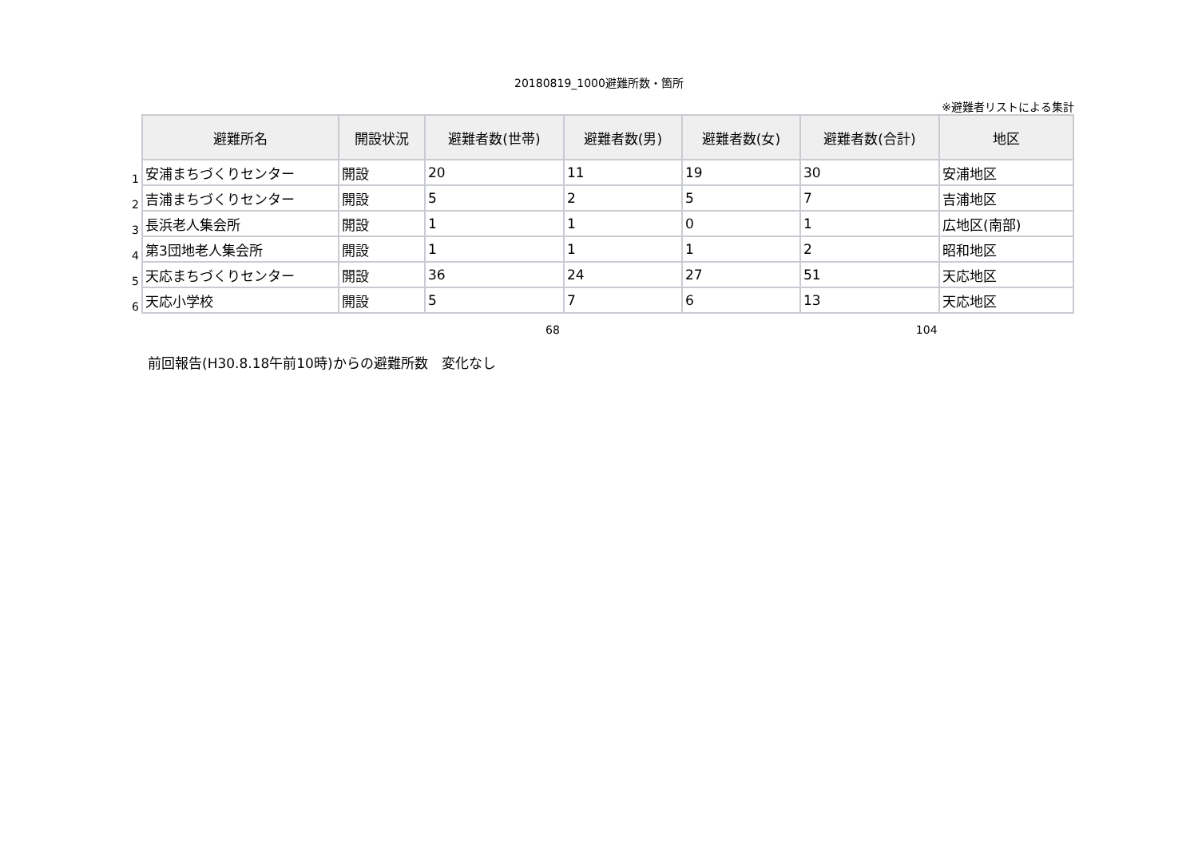20180819_1000避難所数・箇所
※避難者リストによる集計
| | 避難所名 | 開設状況 | 避難者数(世帯) | 避難者数(男) | 避難者数(女) | 避難者数(合計) | 地区 |
| 1 | 安浦まちづくりセンター | 開設 | 20 | 11 | 19 | 30 | 安浦地区 |
| 2 | 吉浦まちづくりセンター | 開設 | 5 | 2 | 5 | 7 | 吉浦地区 |
| 3 | 長浜老人集会所 | 開設 | 1 | 1 | 0 | 1 | 広地区(南部) |
| 4 | 第3団地老人集会所 | 開設 | 1 | 1 | 1 | 2 | 昭和地区 |
| 5 | 天応まちづくりセンター | 開設 | 36 | 24 | 27 | 51 | 天応地区 |
| 6 | 天応小学校 | 開設 | 5 | 7 | 6 | 13 | 天応地区 |
68 104
前回報告(H30.8.18午前10時)からの避難所数　変化なし